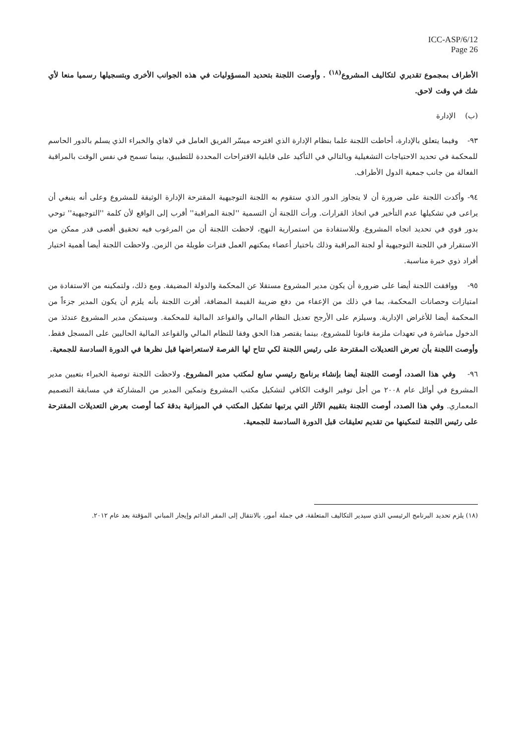ICC-ASP/6/12
Page 26
الأطراف بمجموع تقديري لتكاليف المشروع<sup>(١٨)</sup> . وأوصت اللجنة بتحديد المسؤوليات في هذه الجوانب الأخرى وبتسجيلها رسميا منعا لأي شك في وقت لاحق.
(ب) الإدارة
٩٣- وفيما يتعلق بالإدارة، أحاطت اللجنة علما بنظام الإدارة الذي اقترحه ميسّر الفريق العامل في لاهاي والخبراء الذي يسلم بالدور الحاسم للمحكمة في تحديد الاحتياجات التشغيلية وبالتالي في التأكيد على قابلية الاقتراحات المحددة للتطبيق، بينما تسمح في نفس الوقت بالمراقبة الفعالة من جانب جمعية الدول الأطراف.
٩٤- وأكدت اللجنة على ضرورة أن لا يتجاوز الدور الذي ستقوم به اللجنة التوجيهية المقترحة الإدارة الوثيقة للمشروع وعلى أنه ينبغي أن يراعى في تشكيلها عدم التأخير في اتخاذ القرارات. ورأت اللجنة أن التسمية ''لجنة المراقبة'' أقرب إلى الواقع لأن كلمة ''التوجيهية'' توحي بدور قوي في تحديد اتجاه المشروع. وللاستفادة من استمرارية النهج، لاحظت اللجنة أن من المرغوب فيه تحقيق أقصى قدر ممكن من الاستقرار في اللجنة التوجيهية أو لجنة المراقبة وذلك باختيار أعضاء يمكنهم العمل فترات طويلة من الزمن. ولاحظت اللجنة أيضا أهمية اختيار أفراد ذوي خبرة مناسبة.
٩٥- ووافقت اللجنة أيضا على ضرورة أن يكون مدير المشروع مستقلا عن المحكمة والدولة المضيفة. ومع ذلك، ولتمكينه من الاستفادة من امتيازات وحصانات المحكمة، بما في ذلك من الإعفاء من دفع ضريبة القيمة المضافة، أقرت اللجنة بأنه يلزم أن يكون المدير جزءاً من المحكمة أيضا للأغراض الإدارية. وسيلزم على الأرجح تعديل النظام المالي والقواعد المالية للمحكمة. وسيتمكن مدير المشروع عندئذ من الدخول مباشرة في تعهدات ملزمة قانونا للمشروع، بينما يقتصر هذا الحق وفقا للنظام المالي والقواعد المالية الحاليين على المسجل فقط. وأوصت اللجنة بأن تعرض التعديلات المقترحة على رئيس اللجنة لكي تتاح لها الفرصة لاستعراضها قبل نظرها في الدورة السادسة للجمعية.
٩٦- وفي هذا الصدد، أوصت اللجنة أيضا بإنشاء برنامج رئيسي سابع لمكتب مدير المشروع. ولاحظت اللجنة توصية الخبراء بتعيين مدير المشروع في أوائل عام ٢٠٠٨ من أجل توفير الوقت الكافي لتشكيل مكتب المشروع وتمكين المدير من المشاركة في مسابقة التصميم المعماري. وفي هذا الصدد، أوصت اللجنة بتقييم الآثار التي يرتبها تشكيل المكتب في الميزانية بدقة كما أوصت بعرض التعديلات المقترحة على رئيس اللجنة لتمكينها من تقديم تعليقات قبل الدورة السادسة للجمعية.
(١٨) يلزم تحديد البرنامج الرئيسي الذي سيدير التكاليف المتعلقة، في جملة أمور، بالانتقال إلى المقر الدائم وإيجار المباني المؤقتة بعد عام ٢٠١٢.